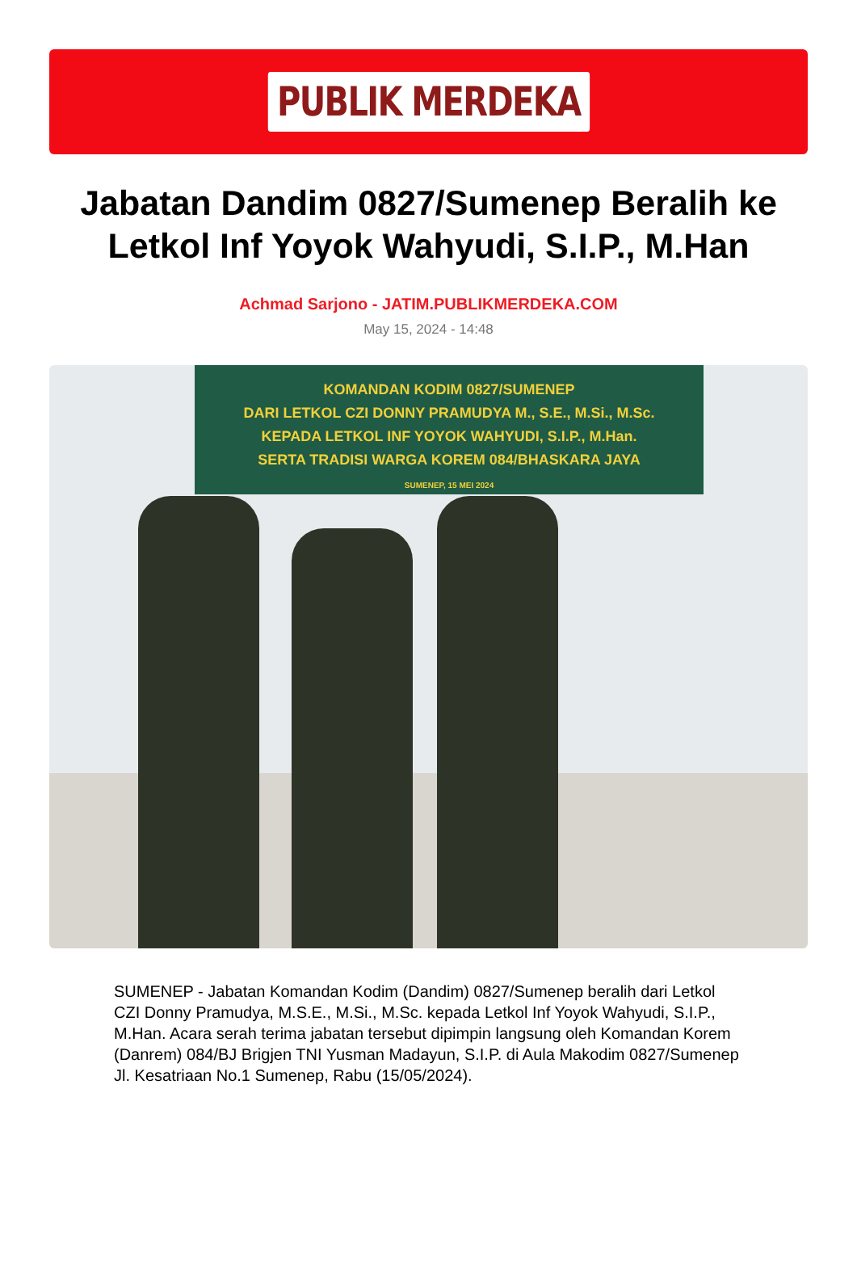PUBLIK MERDEKA
Jabatan Dandim 0827/Sumenep Beralih ke Letkol Inf Yoyok Wahyudi, S.I.P., M.Han
Achmad Sarjono - JATIM.PUBLIKMERDEKA.COM
May 15, 2024 - 14:48
KOMANDAN KODIM 0827/SUMENEP
DARI LETKOL CZI DONNY PRAMUDYA M., S.E., M.Si., M.Sc.
KEPADA LETKOL INF YOYOK WAHYUDI, S.I.P., M.Han.
SERTA TRADISI WARGA KOREM 084/BHASKARA JAYA
SUMENEP, 15 MEI 2024
SUMENEP - Jabatan Komandan Kodim (Dandim) 0827/Sumenep beralih dari Letkol CZI Donny Pramudya, M.S.E., M.Si., M.Sc. kepada Letkol Inf Yoyok Wahyudi, S.I.P., M.Han. Acara serah terima jabatan tersebut dipimpin langsung oleh Komandan Korem (Danrem) 084/BJ Brigjen TNI Yusman Madayun, S.I.P. di Aula Makodim 0827/Sumenep Jl. Kesatriaan No.1 Sumenep, Rabu (15/05/2024).